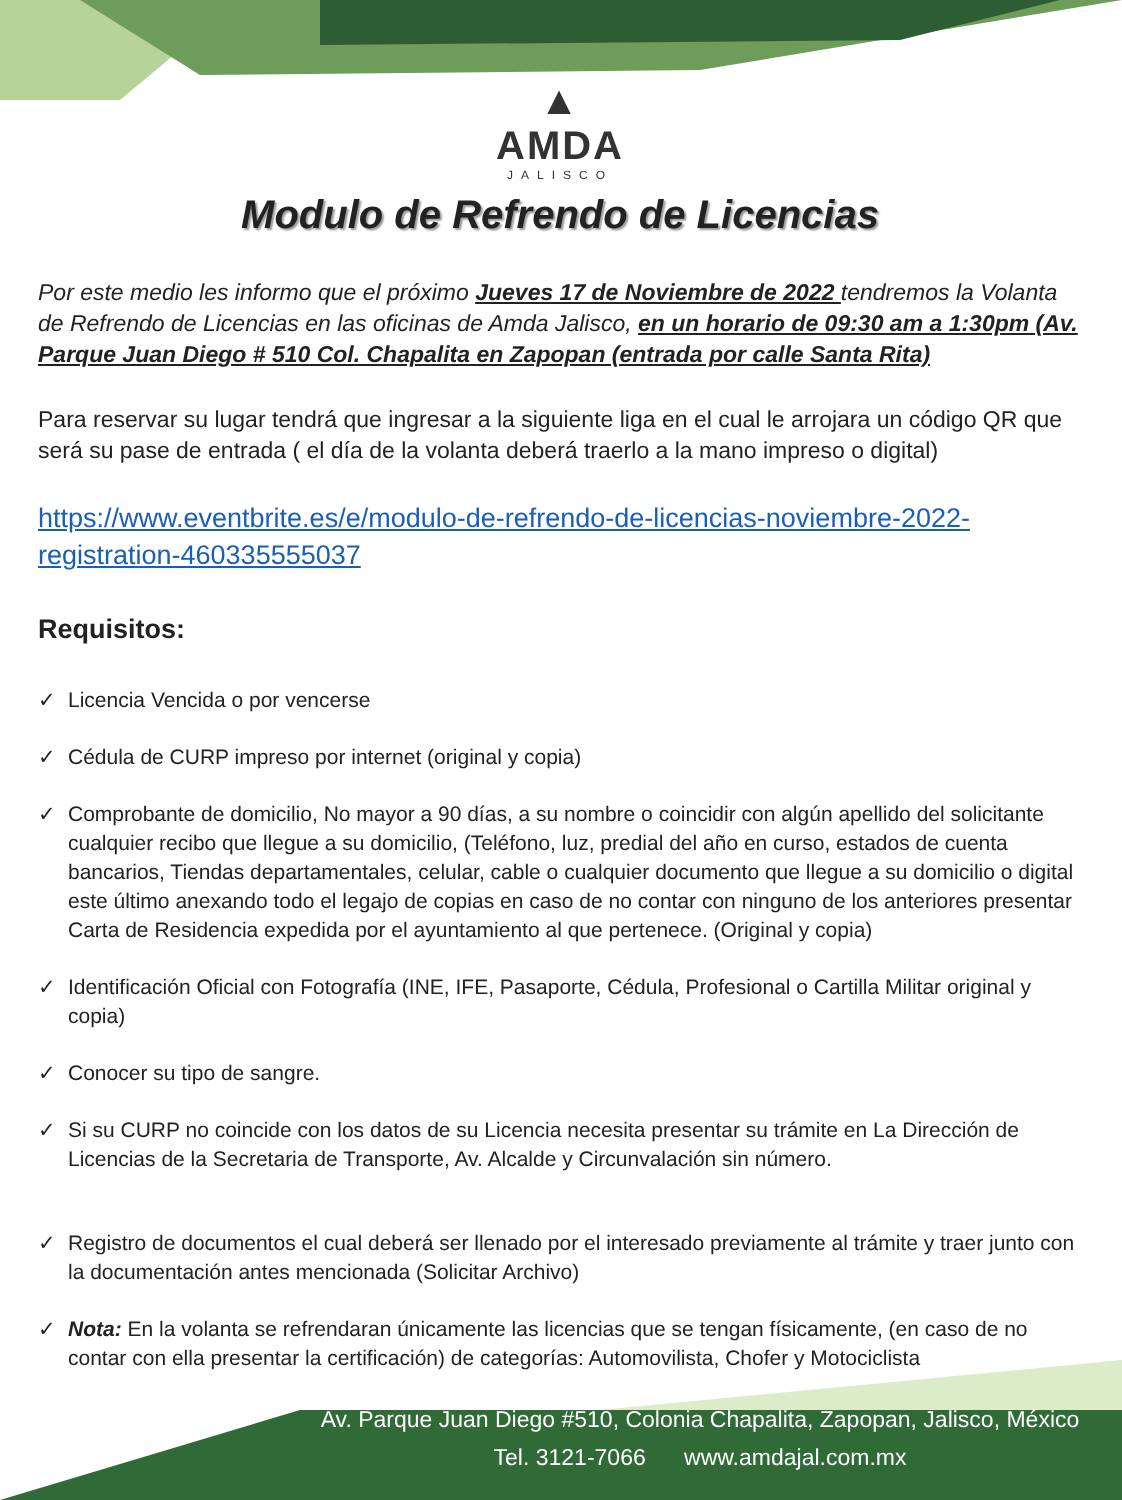▲
AMDA
JALISCO
Modulo de Refrendo de Licencias
Por este medio les informo que el próximo Jueves 17 de Noviembre de 2022 tendremos la Volanta de Refrendo de Licencias en las oficinas de Amda Jalisco, en un horario de 09:30 am a 1:30pm (Av. Parque Juan Diego # 510 Col. Chapalita en Zapopan (entrada por calle Santa Rita)
Para reservar su lugar tendrá que ingresar a la siguiente liga en el cual le arrojara un código QR que será su pase de entrada ( el día de la volanta deberá traerlo a la mano impreso o digital)
https://www.eventbrite.es/e/modulo-de-refrendo-de-licencias-noviembre-2022-registration-460335555037
Requisitos:
✓ Licencia Vencida o por vencerse
✓ Cédula de CURP impreso por internet (original y copia)
✓ Comprobante de domicilio, No mayor a 90 días, a su nombre o coincidir con algún apellido del solicitante cualquier recibo que llegue a su domicilio, (Teléfono, luz, predial del año en curso, estados de cuenta bancarios, Tiendas departamentales, celular, cable o cualquier documento que llegue a su domicilio o digital este último anexando todo el legajo de copias en caso de no contar con ninguno de los anteriores presentar Carta de Residencia expedida por el ayuntamiento al que pertenece. (Original y copia)
✓ Identificación Oficial con Fotografía (INE, IFE, Pasaporte, Cédula, Profesional o Cartilla Militar original y copia)
✓ Conocer su tipo de sangre.
✓ Si su CURP no coincide con los datos de su Licencia necesita presentar su trámite en La Dirección de Licencias de la Secretaria de Transporte, Av. Alcalde y Circunvalación sin número.
✓ Registro de documentos el cual deberá ser llenado por el interesado previamente al trámite y traer junto con la documentación antes mencionada (Solicitar Archivo)
✓ Nota: En la volanta se refrendaran únicamente las licencias que se tengan físicamente, (en caso de no contar con ella presentar la certificación) de categorías: Automovilista, Chofer y Motociclista
Av. Parque Juan Diego #510, Colonia Chapalita, Zapopan, Jalisco, México
Tel. 3121-7066 www.amdajal.com.mx